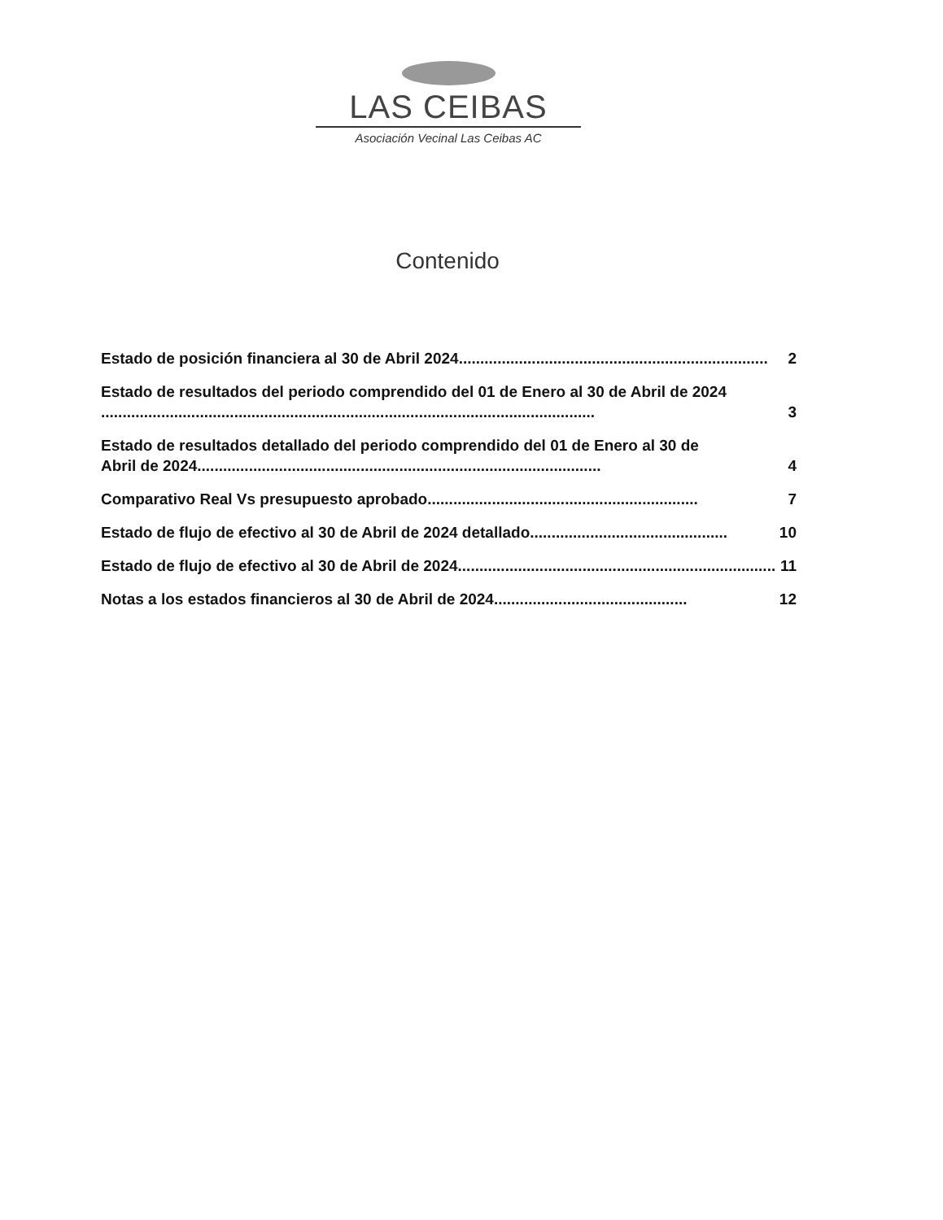LAS CEIBAS
Asociación Vecinal Las Ceibas AC
Contenido
Estado de posición financiera al 30 de Abril 2024........................................................................ 2
Estado de resultados del periodo comprendido del 01 de Enero al 30 de Abril de 2024
................................................................................................................... 3
Estado de resultados detallado del periodo comprendido del 01 de Enero al 30 de
Abril de 2024 .............................................................................................. 4
Comparativo Real Vs presupuesto aprobado ............................................................... 7
Estado de flujo de efectivo al 30 de Abril de 2024 detallado .............................................. 10
Estado de flujo de efectivo al 30 de Abril de 2024 .......................................................................... 11
Notas a los estados financieros al 30 de Abril de 2024............................................. 12